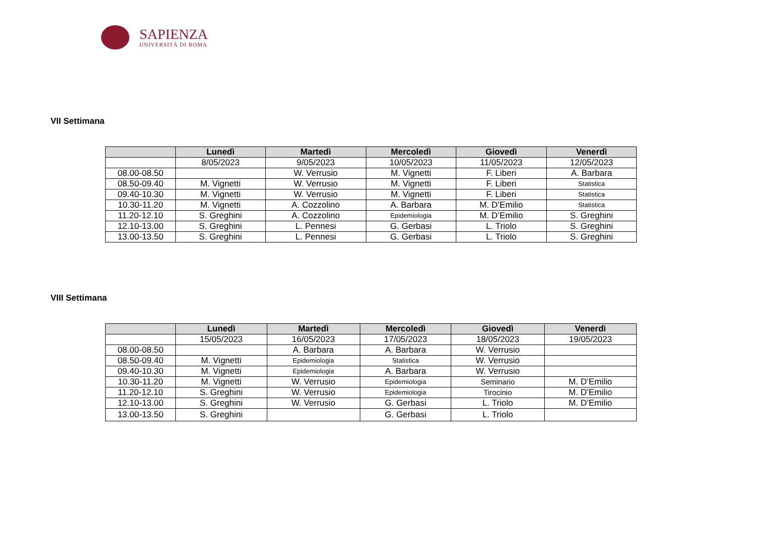SAPIENZA
UNIVERSITÀ DI ROMA
VII Settimana
| | Lunedì | Martedì | Mercoledì | Giovedì | Venerdì |
| --- | --- | --- | --- | --- | --- |
| | 8/05/2023 | 9/05/2023 | 10/05/2023 | 11/05/2023 | 12/05/2023 |
| 08.00-08.50 | | W. Verrusio | M. Vignetti | F. Liberi | A. Barbara |
| 08.50-09.40 | M. Vignetti | W. Verrusio | M. Vignetti | F. Liberi | Statistica |
| 09.40-10.30 | M. Vignetti | W. Verrusio | M. Vignetti | F. Liberi | Statistica |
| 10.30-11.20 | M. Vignetti | A. Cozzolino | A. Barbara | M. D’Emilio | Statistica |
| 11.20-12.10 | S. Greghini | A. Cozzolino | Epidemiologia | M. D’Emilio | S. Greghini |
| 12.10-13.00 | S. Greghini | L. Pennesi | G. Gerbasi | L. Triolo | S. Greghini |
| 13.00-13.50 | S. Greghini | L. Pennesi | G. Gerbasi | L. Triolo | S. Greghini |
VIII Settimana
| | Lunedì | Martedì | Mercoledì | Giovedì | Venerdì |
| --- | --- | --- | --- | --- | --- |
| | 15/05/2023 | 16/05/2023 | 17/05/2023 | 18/05/2023 | 19/05/2023 |
| 08.00-08.50 | | A. Barbara | A. Barbara | W. Verrusio | |
| 08.50-09.40 | M. Vignetti | Epidemiologia | Statistica | W. Verrusio | |
| 09.40-10.30 | M. Vignetti | Epidemiologia | A. Barbara | W. Verrusio | |
| 10.30-11.20 | M. Vignetti | W. Verrusio | Epidemiologia | Seminario | M. D’Emilio |
| 11.20-12.10 | S. Greghini | W. Verrusio | Epidemiologia | Tirocinio | M. D’Emilio |
| 12.10-13.00 | S. Greghini | W. Verrusio | G. Gerbasi | L. Triolo | M. D’Emilio |
| 13.00-13.50 | S. Greghini | | G. Gerbasi | L. Triolo | |